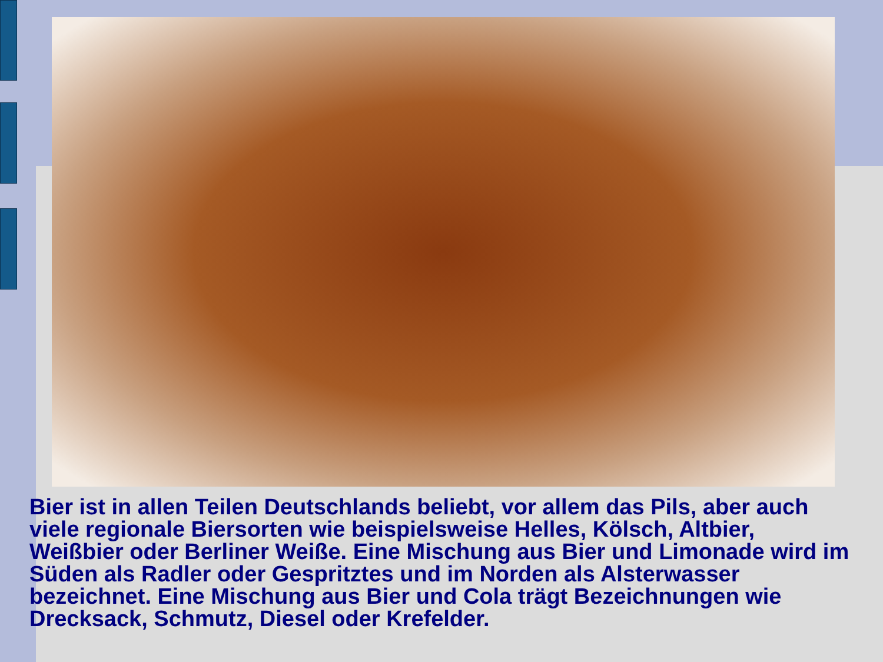Bier ist in allen Teilen Deutschlands beliebt, vor allem das Pils, aber auch viele regionale Biersorten wie beispielsweise Helles, Kölsch, Altbier, Weißbier oder Berliner Weiße. Eine Mischung aus Bier und Limonade wird im Süden als Radler oder Gespritztes und im Norden als Alsterwasser bezeichnet. Eine Mischung aus Bier und Cola trägt Bezeichnungen wie Drecksack, Schmutz, Diesel oder Krefelder.